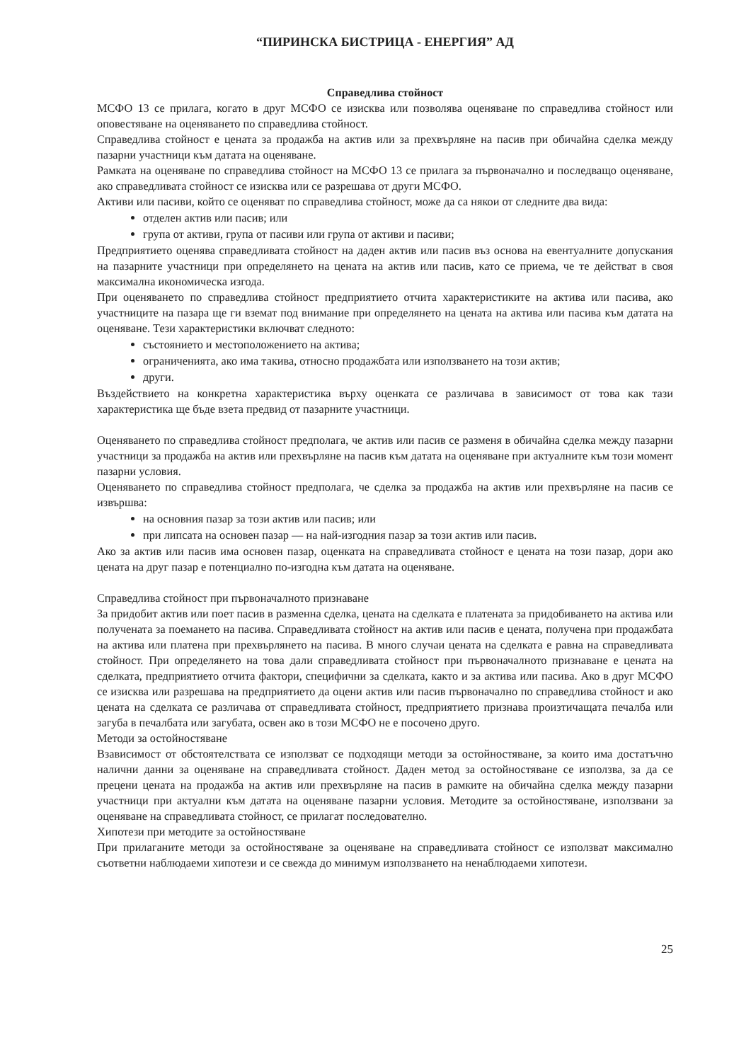“ПИРИНСКА БИСТРИЦА - ЕНЕРГИЯ” АД
Справедлива стойност
МСФО 13 се прилага, когато в друг МСФО се изисква или позволява оценяване по справедлива стойност или оповестяване на оценяването по справедлива стойност.
Справедлива стойност е цената за продажба на актив или за прехвърляне на пасив при обичайна сделка между пазарни участници към датата на оценяване.
Рамката на оценяване по справедлива стойност на МСФО 13 се прилага за първоначално и последващо оценяване, ако справедливата стойност се изисква или се разрешава от други МСФО.
Активи или пасиви, който се оценяват по справедлива стойност, може да са някои от следните два вида:
отделен актив или пасив; или
група от активи, група от пасиви или група от активи и пасиви;
Предприятието оценява справедливата стойност на даден актив или пасив въз основа на евентуалните допускания на пазарните участници при определянето на цената на актив или пасив, като се приема, че те действат в своя максимална икономическа изгода.
При оценяването по справедлива стойност предприятието отчита характеристиките на актива или пасива, ако участниците на пазара ще ги вземат под внимание при определянето на цената на актива или пасива към датата на оценяване. Тези характеристики включват следното:
състоянието и местоположението на актива;
ограниченията, ако има такива, относно продажбата или използването на този актив;
други.
Въздействието на конкретна характеристика върху оценката се различава в зависимост от това как тази характеристика ще бъде взета предвид от пазарните участници.
Оценяването по справедлива стойност предполага, че актив или пасив се разменя в обичайна сделка между пазарни участници за продажба на актив или прехвърляне на пасив към датата на оценяване при актуалните към този момент пазарни условия.
Оценяването по справедлива стойност предполага, че сделка за продажба на актив или прехвърляне на пасив се извършва:
на основния пазар за този актив или пасив; или
при липсата на основен пазар — на най-изгодния пазар за този актив или пасив.
Ако за актив или пасив има основен пазар, оценката на справедливата стойност е цената на този пазар, дори ако цената на друг пазар е потенциално по-изгодна към датата на оценяване.
Справедлива стойност при първоначалното признаване
За придобит актив или поет пасив в разменна сделка, цената на сделката е платената за придобиването на актива или получената за поемането на пасива. Справедливата стойност на актив или пасив е цената, получена при продажбата на актива или платена при прехвърлянето на пасива. В много случаи цената на сделката е равна на справедливата стойност. При определянето на това дали справедливата стойност при първоначалното признаване е цената на сделката, предприятието отчита фактори, специфични за сделката, както и за актива или пасива. Ако в друг МСФО се изисква или разрешава на предприятието да оцени актив или пасив първоначално по справедлива стойност и ако цената на сделката се различава от справедливата стойност, предприятието признава произтичащата печалба или загуба в печалбата или загубата, освен ако в този МСФО не е посочено друго.
Методи за остойностяване
Взависимост от обстоятелствата се използват се подходящи методи за остойностяване, за които има достатъчно налични данни за оценяване на справедливата стойност. Даден метод за остойностяване се използва, за да се прецени цената на продажба на актив или прехвърляне на пасив в рамките на обичайна сделка между пазарни участници при актуални към датата на оценяване пазарни условия. Методите за остойностяване, използвани за оценяване на справедливата стойност, се прилагат последователно.
Хипотези при методите за остойностяване
При прилаганите методи за остойностяване за оценяване на справедливата стойност се използват максимално съответни наблюдаеми хипотези и се свежда до минимум използването на ненаблюдаеми хипотези.
25